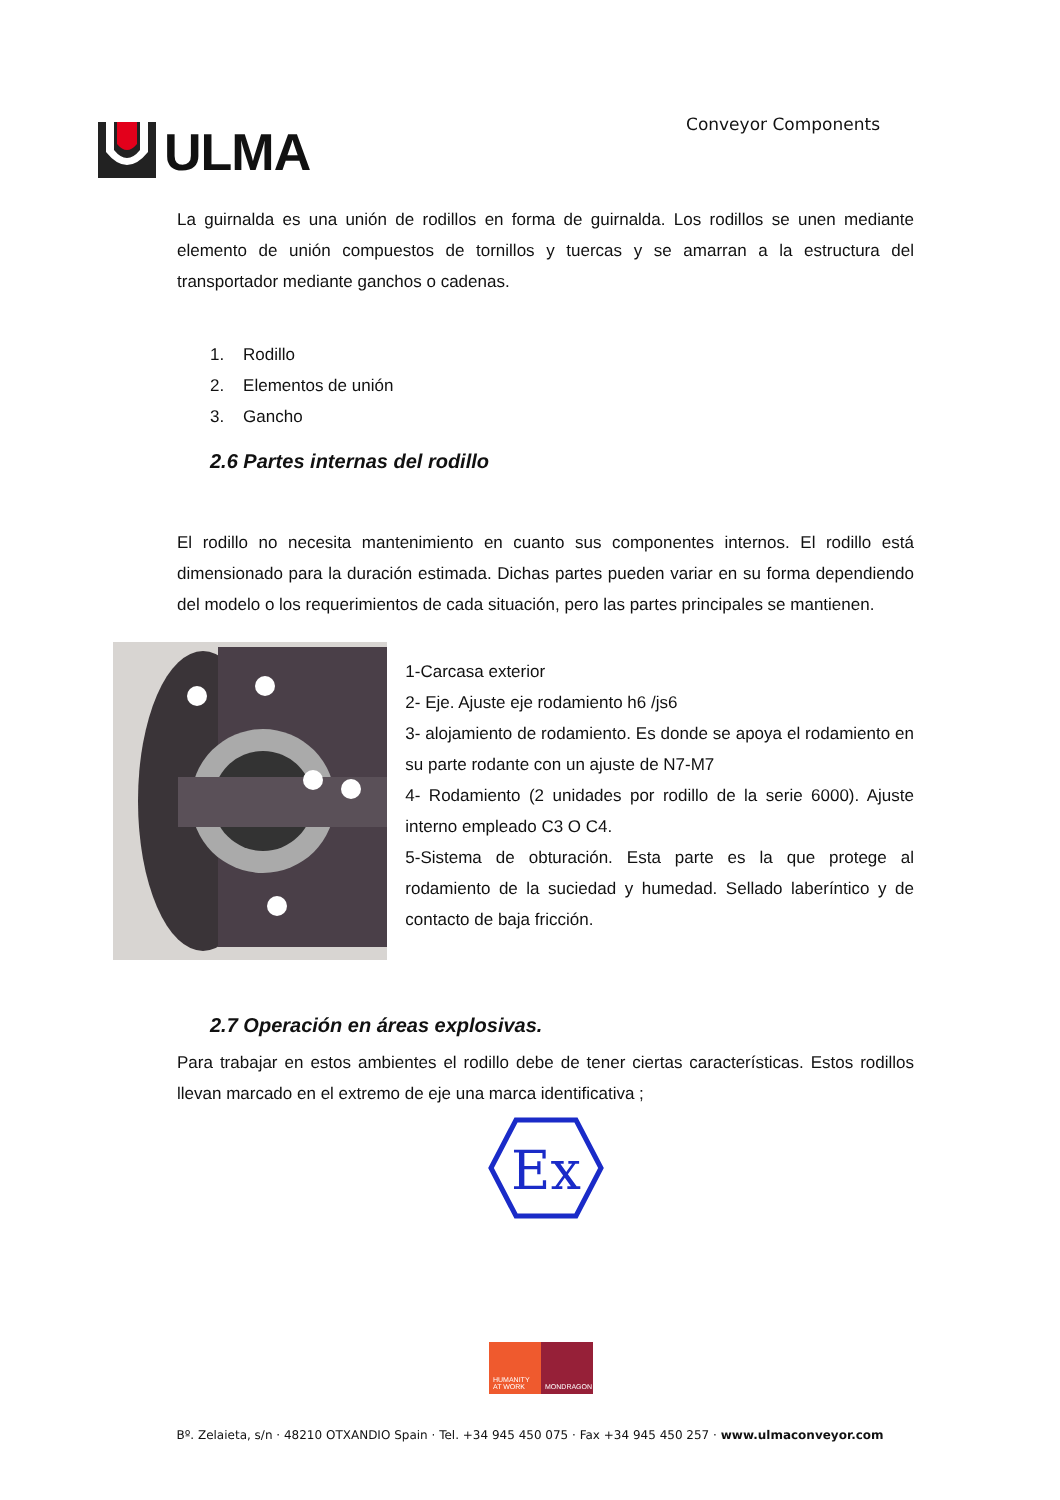ULMA
Conveyor Components
La guirnalda es una unión de rodillos en forma de guirnalda. Los rodillos se unen mediante elemento de unión compuestos de tornillos y tuercas y se amarran a la estructura del transportador mediante ganchos o cadenas.
1. Rodillo
2. Elementos de unión
3. Gancho
2.6 Partes internas del rodillo
El rodillo no necesita mantenimiento en cuanto sus componentes internos. El rodillo está dimensionado para la duración estimada. Dichas partes pueden variar en su forma dependiendo del modelo o los requerimientos de cada situación, pero las partes principales se mantienen.
1-Carcasa exterior
2- Eje. Ajuste eje rodamiento h6 /js6
3- alojamiento de rodamiento. Es donde se apoya el rodamiento en su parte rodante con un ajuste de N7-M7
4- Rodamiento (2 unidades por rodillo de la serie 6000). Ajuste interno empleado C3 O C4.
5-Sistema de obturación. Esta parte es la que protege al rodamiento de la suciedad y humedad. Sellado laberíntico y de contacto de baja fricción.
2.7 Operación en áreas explosivas.
Para trabajar en estos ambientes el rodillo debe de tener ciertas características. Estos rodillos llevan marcado en el extremo de eje una marca identificativa ;
Ex
HUMANITY AT WORK
MONDRAGON
Bº. Zelaieta, s/n · 48210 OTXANDIO Spain · Tel. +34 945 450 075 · Fax +34 945 450 257 · www.ulmaconveyor.com